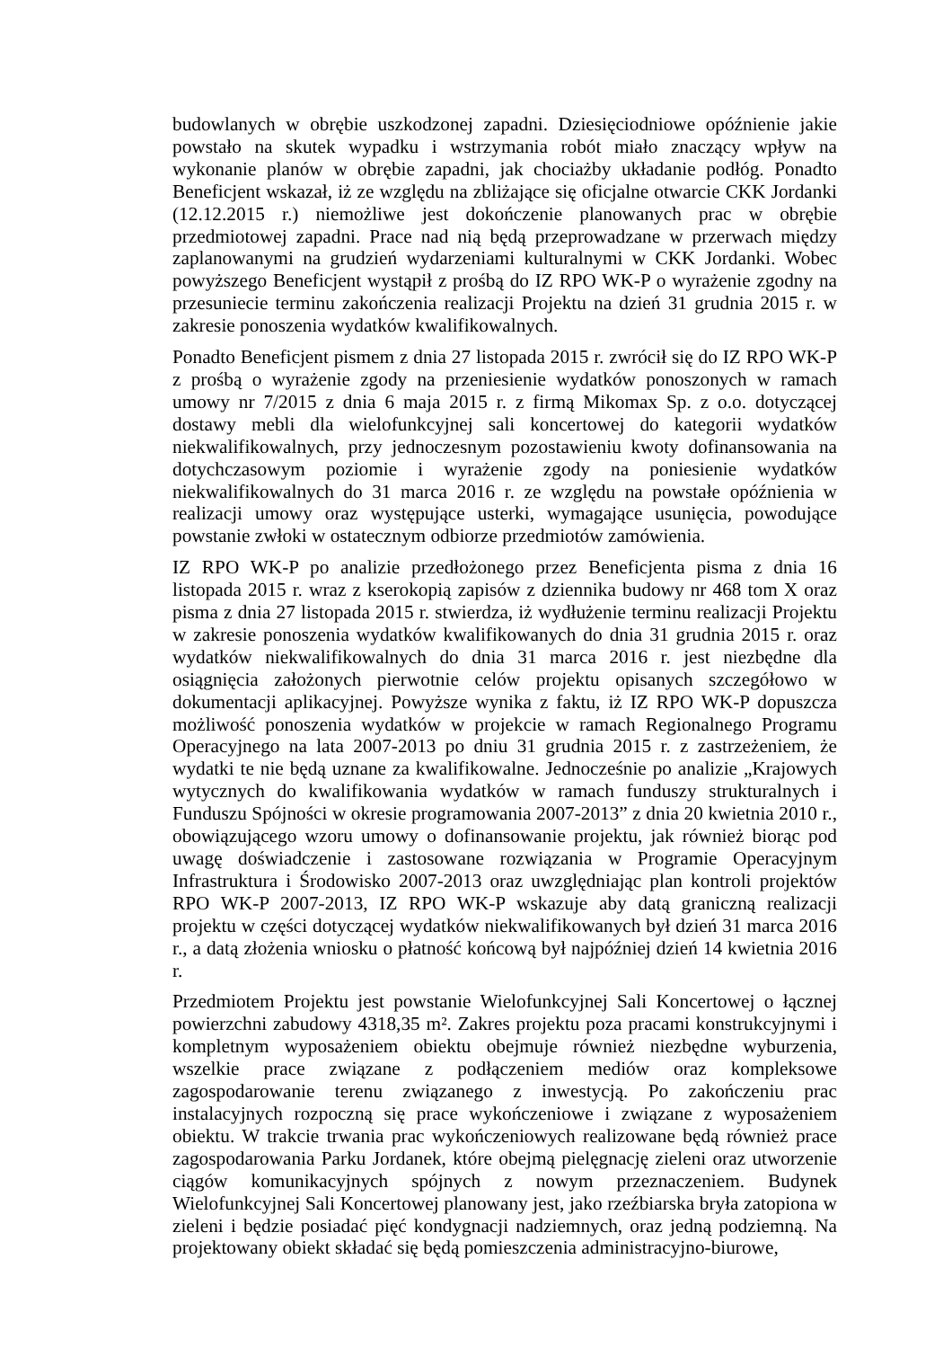budowlanych w obrębie uszkodzonej zapadni. Dziesięciodniowe opóźnienie jakie powstało na skutek wypadku i wstrzymania robót miało znaczący wpływ na wykonanie planów w obrębie zapadni, jak chociażby układanie podłóg. Ponadto Beneficjent wskazał, iż ze względu na zbliżające się oficjalne otwarcie CKK Jordanki (12.12.2015 r.) niemożliwe jest dokończenie planowanych prac w obrębie przedmiotowej zapadni. Prace nad nią będą przeprowadzane w przerwach między zaplanowanymi na grudzień wydarzeniami kulturalnymi w CKK Jordanki. Wobec powyższego Beneficjent wystąpił z prośbą do IZ RPO WK-P o wyrażenie zgodny na przesuniecie terminu zakończenia realizacji Projektu na dzień 31 grudnia 2015 r. w zakresie ponoszenia wydatków kwalifikowalnych.
Ponadto Beneficjent pismem z dnia 27 listopada 2015 r. zwrócił się do IZ RPO WK-P z prośbą o wyrażenie zgody na przeniesienie wydatków ponoszonych w ramach umowy nr 7/2015 z dnia 6 maja 2015 r. z firmą Mikomax Sp. z o.o. dotyczącej dostawy mebli dla wielofunkcyjnej sali koncertowej do kategorii wydatków niekwalifikowalnych, przy jednoczesnym pozostawieniu kwoty dofinansowania na dotychczasowym poziomie i wyrażenie zgody na poniesienie wydatków niekwalifikowalnych do 31 marca 2016 r. ze względu na powstałe opóźnienia w realizacji umowy oraz występujące usterki, wymagające usunięcia, powodujące powstanie zwłoki w ostatecznym odbiorze przedmiotów zamówienia.
IZ RPO WK-P po analizie przedłożonego przez Beneficjenta pisma z dnia 16 listopada 2015 r. wraz z kserokopią zapisów z dziennika budowy nr 468 tom X oraz pisma z dnia 27 listopada 2015 r. stwierdza, iż wydłużenie terminu realizacji Projektu w zakresie ponoszenia wydatków kwalifikowanych do dnia 31 grudnia 2015 r. oraz wydatków niekwalifikowalnych do dnia 31 marca 2016 r. jest niezbędne dla osiągnięcia założonych pierwotnie celów projektu opisanych szczegółowo w dokumentacji aplikacyjnej. Powyższe wynika z faktu, iż IZ RPO WK-P dopuszcza możliwość ponoszenia wydatków w projekcie w ramach Regionalnego Programu Operacyjnego na lata 2007-2013 po dniu 31 grudnia 2015 r. z zastrzeżeniem, że wydatki te nie będą uznane za kwalifikowalne. Jednocześnie po analizie „Krajowych wytycznych do kwalifikowania wydatków w ramach funduszy strukturalnych i Funduszu Spójności w okresie programowania 2007-2013” z dnia 20 kwietnia 2010 r., obowiązującego wzoru umowy o dofinansowanie projektu, jak również biorąc pod uwagę doświadczenie i zastosowane rozwiązania w Programie Operacyjnym Infrastruktura i Środowisko 2007-2013 oraz uwzględniając plan kontroli projektów RPO WK-P 2007-2013, IZ RPO WK-P wskazuje aby datą graniczną realizacji projektu w części dotyczącej wydatków niekwalifikowanych był dzień 31 marca 2016 r., a datą złożenia wniosku o płatność końcową był najpóźniej dzień 14 kwietnia 2016 r.
Przedmiotem Projektu jest powstanie Wielofunkcyjnej Sali Koncertowej o łącznej powierzchni zabudowy 4318,35 m². Zakres projektu poza pracami konstrukcyjnymi i kompletnym wyposażeniem obiektu obejmuje również niezbędne wyburzenia, wszelkie prace związane z podłączeniem mediów oraz kompleksowe zagospodarowanie terenu związanego z inwestycją. Po zakończeniu prac instalacyjnych rozpoczną się prace wykończeniowe i związane z wyposażeniem obiektu. W trakcie trwania prac wykończeniowych realizowane będą również prace zagospodarowania Parku Jordanek, które obejmą pielęgnację zieleni oraz utworzenie ciągów komunikacyjnych spójnych z nowym przeznaczeniem. Budynek Wielofunkcyjnej Sali Koncertowej planowany jest, jako rzeźbiarska bryła zatopiona w zieleni i będzie posiadać pięć kondygnacji nadziemnych, oraz jedną podziemną. Na projektowany obiekt składać się będą pomieszczenia administracyjno-biurowe,